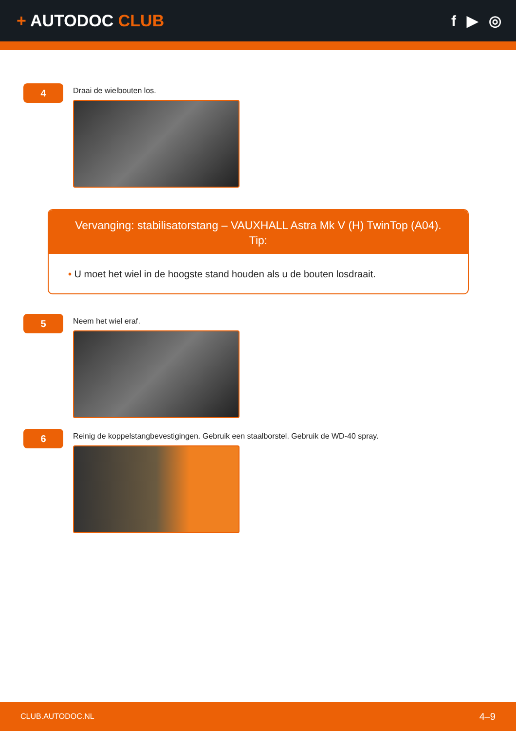+ AUTODOC CLUB f ▶ ◎
4
Draai de wielbouten los.
Vervanging: stabilisatorstang – VAUXHALL Astra Mk V (H) TwinTop (A04).
Tip:
• U moet het wiel in de hoogste stand houden als u de bouten losdraait.
5
Neem het wiel eraf.
6
Reinig de koppelstangbevestigingen. Gebruik een staalborstel. Gebruik de WD-40 spray.
CLUB.AUTODOC.NL 4–9